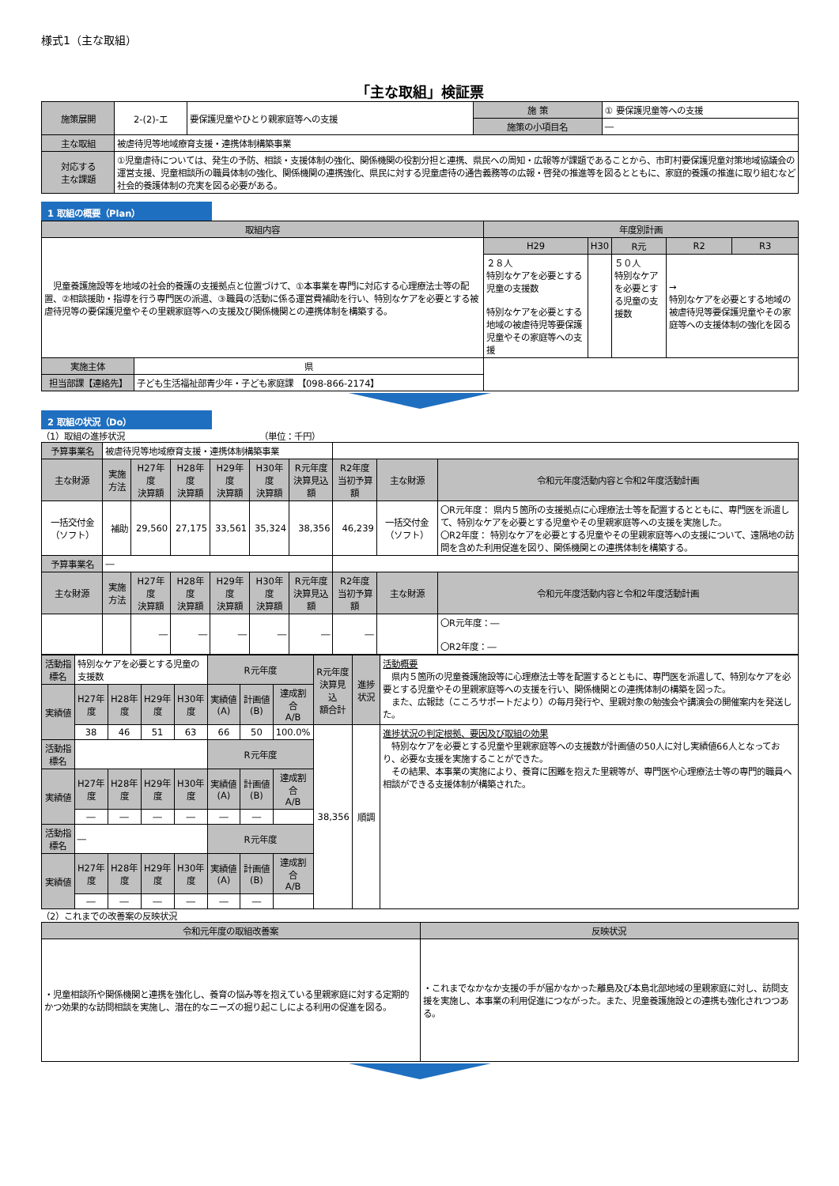様式1（主な取組）
「主な取組」検証票
| 施策展開 | 2-(2)-エ | 要保護児童やひとり親家庭等への支援 | 施 策 | ① 要保護児童等への支援 |
| | | | 施策の小項目名 | ― |
| 主な取組 | 被虐待児等地域療育支援・連携体制構築事業 | | | |
| 対応する 主な課題 | ①児童虐待については、発生の予防、相談・支援体制の強化、関係機関の役割分担と連携、県民への周知・広報等が課題であることから、市町村要保護児童対策地域協議会の運営支援、児童相談所の職員体制の強化、関係機関の連携強化、県民に対する児童虐待の通告義務等の広報・啓発の推進等を図るとともに、家庭的養護の推進に取り組むなど社会的養護体制の充実を図る必要がある。 | | | |
1 取組の概要（Plan）
| 取組内容 | | 年度別計画 | | | | |
| --- | --- | --- | --- | --- | --- | --- |
| 児童養護施設等を地域の社会的養護の支援拠点と位置づけて、①本事業を専門に対応する心理療法士等の配置、②相談援助・指導を行う専門医の派遣、③職員の活動に係る運営費補助を行い、特別なケアを必要とする被虐待児等の要保護児童やその里親家庭等への支援及び関係機関との連携体制を構築する。 | | H29 | H30 | R元 | R2 | R3 |
| | | ２８人 特別なケアを必要とする児童の支援数 特別なケアを必要とする地域の被虐待児等要保護児童やその家庭等への支援 | | ５０人 特別なケアを必要とする児童の支援数 | → 特別なケアを必要とする地域の被虐待児等要保護児童やその家庭等への支援体制の強化を図る | |
| 実施主体 | 県 | | | | | |
| 担当部課【連絡先】 | 子ども生活福祉部青少年・子ども家庭課 【098-866-2174】 | | | | | |
2 取組の状況（Do）
（1）取組の進捗状況　　　　　　　　　　　　　　　　（単位：千円）
| 予算事業名 | 被虐待児等地域療育支援・連携体制構築事業 | | | | | | | | |
| 主な財源 | 実施方法 | H27年度 決算額 | H28年度 決算額 | H29年度 決算額 | H30年度 決算額 | R元年度 決算見込額 | R2年度 当初予算額 | 主な財源 | 令和元年度活動内容と令和2年度活動計画 |
| 一括交付金（ソフト） | 補助 | 29,560 | 27,175 | 33,561 | 35,324 | 38,356 | 46,239 | 一括交付金（ソフト） | 〇R元年度： 県内５箇所の支援拠点に心理療法士等を配置するとともに、専門医を派遣して、特別なケアを必要とする児童やその里親家庭等への支援を実施した。 〇R2年度： 特別なケアを必要とする児童やその里親家庭等への支援について、遠隔地の訪問を含めた利用促進を図り、関係機関との連携体制を構築する。 |
| 予算事業名 | ― | | | | | | | | |
| 主な財源 | 実施方法 | H27年度 決算額 | H28年度 決算額 | H29年度 決算額 | H30年度 決算額 | R元年度 決算見込額 | R2年度 当初予算額 | 主な財源 | 令和元年度活動内容と令和2年度活動計画 |
| | | ― | ― | ― | ― | ― | ― | | 〇R元年度：― 〇R2年度：― |
| 活動指標名 | 特別なケアを必要とする児童の支援数 | | | | R元年度 | | | R元年度 決算見込 額合計 | 進捗状況 | 活動概要 県内５箇所の児童養護施設等に心理療法士等を配置するとともに、専門医を派遣して、特別なケアを必要とする児童やその里親家庭等への支援を行い、関係機関との連携体制の構築を図った。 また、広報誌（こころサポートだより）の毎月発行や、里親対象の勉強会や講演会の開催案内を発送した。 |
| 実績値 | H27年度 | H28年度 | H29年度 | H30年度 | 実績値(A) | 計画値(B) | 達成割合 A/B | | | |
| | 38 | 46 | 51 | 63 | 66 | 50 | 100.0% | 38,356 | 順調 | 進捗状況の判定根拠、要因及び取組の効果 特別なケアを必要とする児童や里親家庭等への支援数が計画値の50人に対し実績値66人となっており、必要な支援を実施することができた。 その結果、本事業の実施により、養育に困難を抱えた里親等が、専門医や心理療法士等の専門的職員へ相談ができる支援体制が構築された。 |
| 活動指標名 | | | | | R元年度 | | | | | |
| 実績値 | H27年度 | H28年度 | H29年度 | H30年度 | 実績値(A) | 計画値(B) | 達成割合 A/B | | | |
| | ― | ― | ― | ― | ― | ― | | | | |
| 活動指標名 | ― | | | | R元年度 | | | | | |
| 実績値 | H27年度 | H28年度 | H29年度 | H30年度 | 実績値(A) | 計画値(B) | 達成割合 A/B | | | |
| | ― | ― | ― | ― | ― | ― | | | | |
（2）これまでの改善案の反映状況
| 令和元年度の取組改善案 | 反映状況 |
| --- | --- |
| ・児童相談所や関係機関と連携を強化し、養育の悩み等を抱えている里親家庭に対する定期的かつ効果的な訪問相談を実施し、潜在的なニーズの掘り起こしによる利用の促進を図る。 | ・これまでなかなか支援の手が届かなかった離島及び本島北部地域の里親家庭に対し、訪問支援を実施し、本事業の利用促進につながった。また、児童養護施設との連携も強化されつつある。 |